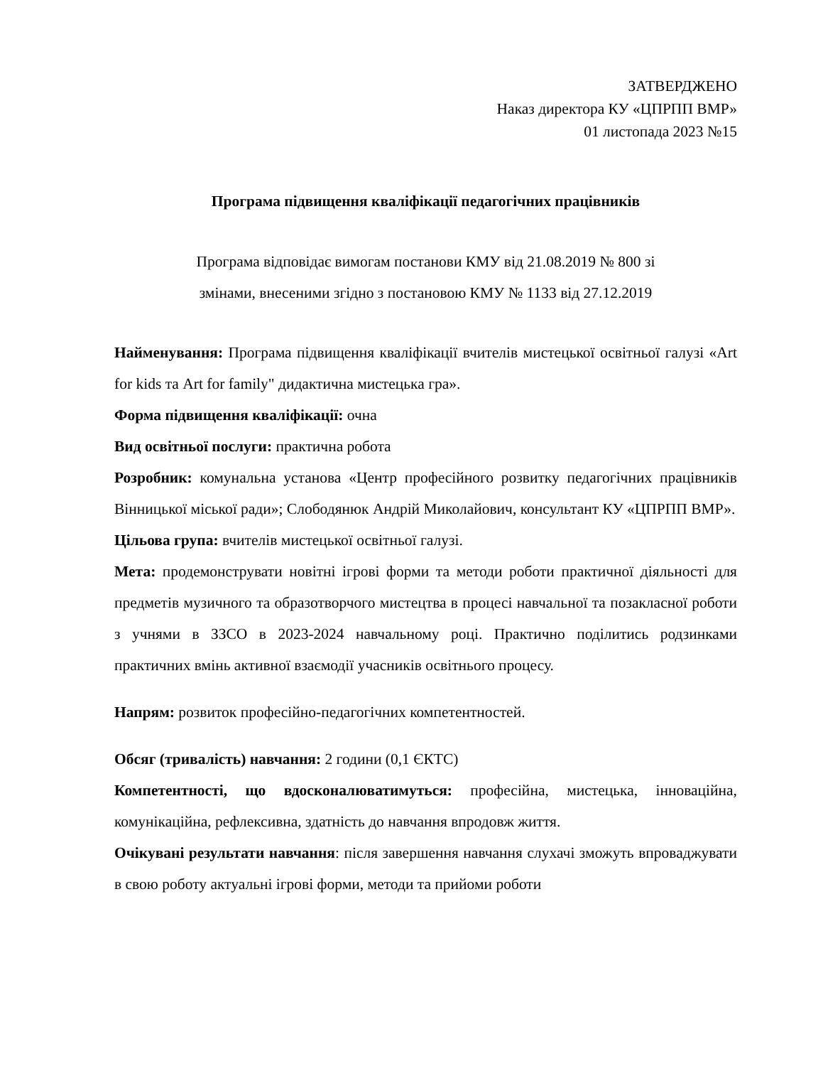ЗАТВЕРДЖЕНО
Наказ директора КУ «ЦПРПП ВМР»
01 листопада 2023 №15
Програма підвищення кваліфікації педагогічних працівників
Програма відповідає вимогам постанови КМУ від 21.08.2019 № 800 зі
змінами, внесеними згідно з постановою КМУ № 1133 від 27.12.2019
Найменування: Програма підвищення кваліфікації вчителів мистецької освітньої галузі «Art for kids та Art for family" дидактична мистецька гра».
Форма підвищення кваліфікації: очна
Вид освітньої послуги: практична робота
Розробник: комунальна установа «Центр професійного розвитку педагогічних працівників Вінницької міської ради»; Слободянюк Андрій Миколайович, консультант КУ «ЦПРПП ВМР».
Цільова група: вчителів мистецької освітньої галузі.
Мета: продемонструвати новітні ігрові форми та методи роботи практичної діяльності для предметів музичного та образотворчого мистецтва в процесі навчальної та позакласної роботи з учнями в ЗЗСО в 2023-2024 навчальному році. Практично поділитись родзинками практичних вмінь активної взаємодії учасників освітнього процесу.
Напрям: розвиток професійно-педагогічних компетентностей.
Обсяг (тривалість) навчання: 2 години (0,1 ЄКТС)
Компетентності, що вдосконалюватимуться: професійна, мистецька, інноваційна, комунікаційна, рефлексивна, здатність до навчання впродовж життя.
Очікувані результати навчання: після завершення навчання слухачі зможуть впроваджувати в свою роботу актуальні ігрові форми, методи та прийоми роботи